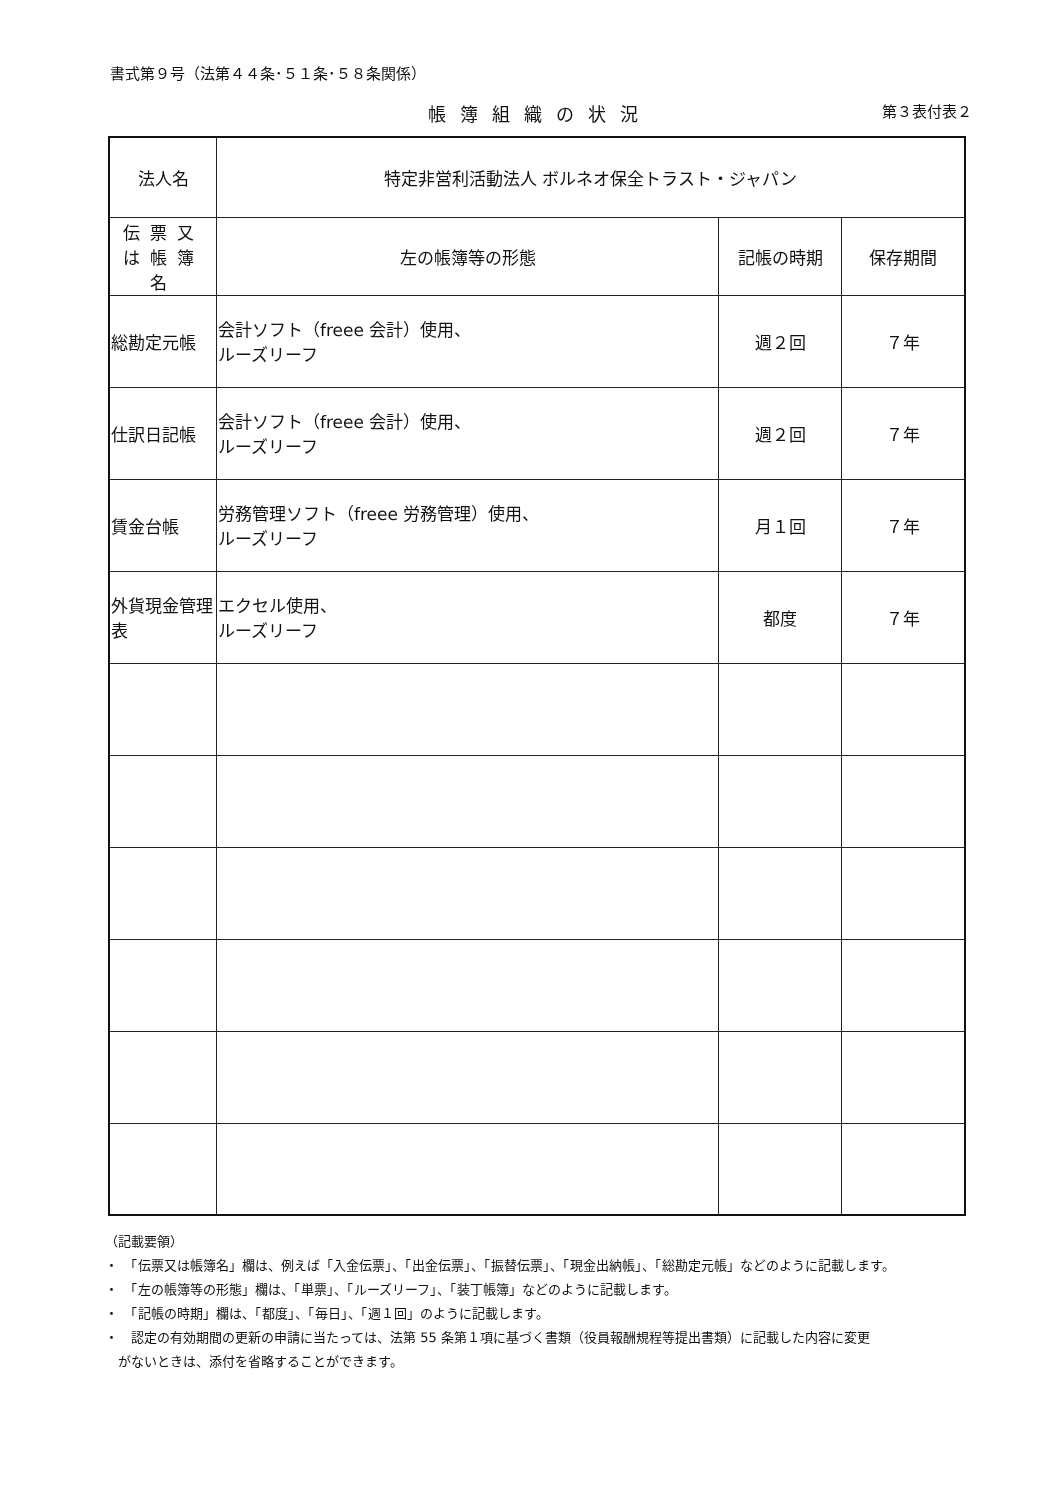書式第９号（法第４４条･５１条･５８条関係）
帳簿組織の状況 第３表付表２
| 法人名 | 特定非営利活動法人 ボルネオ保全トラスト・ジャパン | | |
| 伝票又は帳簿名 | 左の帳簿等の形態 | 記帳の時期 | 保存期間 |
| 総勘定元帳 | 会計ソフト（freee 会計）使用、 ルーズリーフ | 週２回 | ７年 |
| 仕訳日記帳 | 会計ソフト（freee 会計）使用、 ルーズリーフ | 週２回 | ７年 |
| 賃金台帳 | 労務管理ソフト（freee 労務管理）使用、 ルーズリーフ | 月１回 | ７年 |
| 外貨現金管理表 | エクセル使用、 ルーズリーフ | 都度 | ７年 |
（記載要領）
・　「伝票又は帳簿名」欄は、例えば「入金伝票」、「出金伝票」、「振替伝票」、「現金出納帳」、「総勘定元帳」などのように記載します。
・　「左の帳簿等の形態」欄は、「単票」、「ルーズリーフ」、「装丁帳簿」などのように記載します。
・　「記帳の時期」欄は、「都度」、「毎日」、「週１回」のように記載します。
・　認定の有効期間の更新の申請に当たっては、法第 55 条第１項に基づく書類（役員報酬規程等提出書類）に記載した内容に変更
　がないときは、添付を省略することができます。